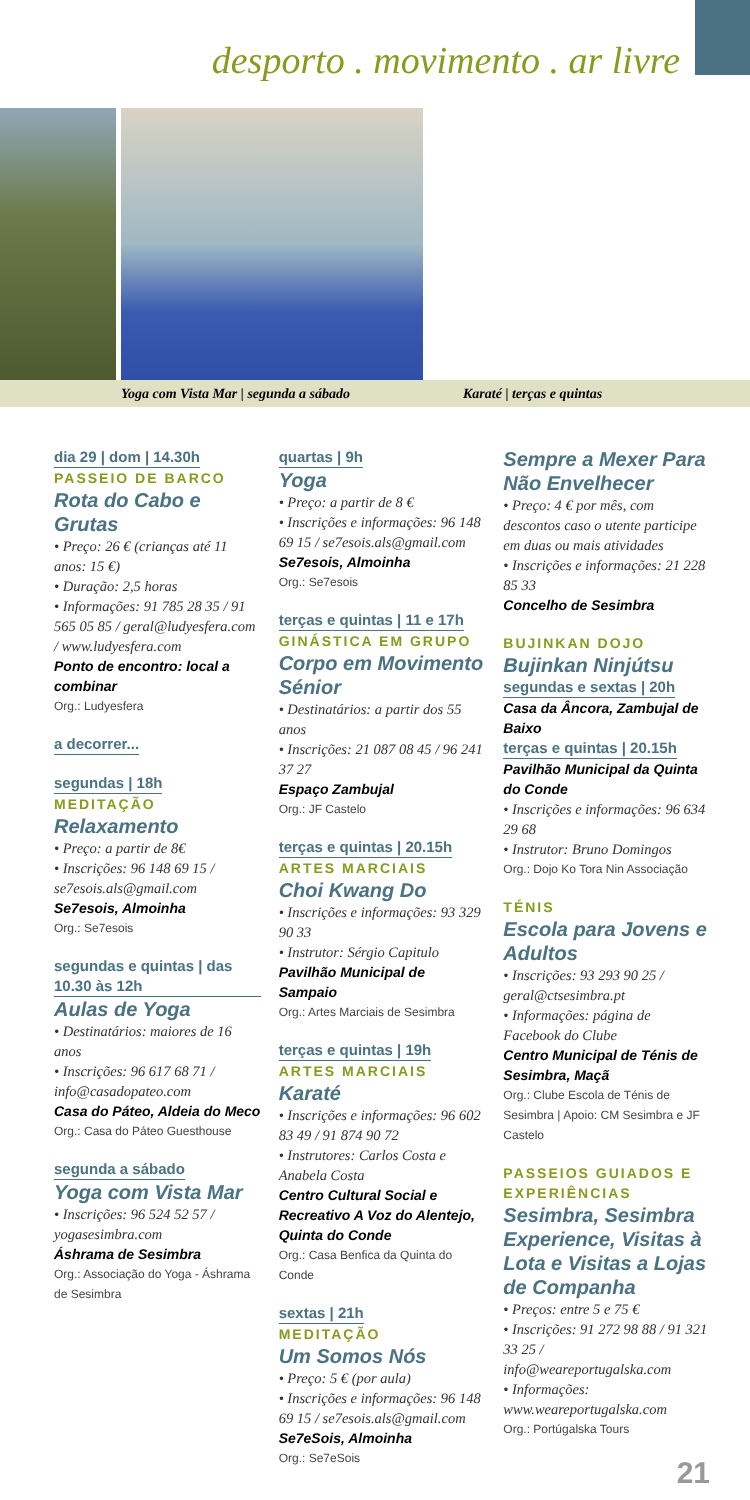desporto . movimento . ar livre
Yoga com Vista Mar | segunda a sábado Karaté | terças e quintas
dia 29 | dom | 14.30h
PASSEIO DE BARCO
Rota do Cabo e Grutas
• Preço: 26 € (crianças até 11 anos: 15 €)
• Duração: 2,5 horas
• Informações: 91 785 28 35 / 91 565 05 85 / geral@ludyesfera.com / www.ludyesfera.com
Ponto de encontro: local a combinar
Org.: Ludyesfera
a decorrer... segundas | 18h
MEDITAÇÃO
Relaxamento
• Preço: a partir de 8€
• Inscrições: 96 148 69 15 / se7esois.als@gmail.com
Se7esois, Almoinha
Org.: Se7esois
segundas e quintas | das 10.30 às 12h
Aulas de Yoga
• Destinatários: maiores de 16 anos
• Inscrições: 96 617 68 71 / info@casadopateo.com
Casa do Páteo, Aldeia do Meco
Org.: Casa do Páteo Guesthouse
segunda a sábado
Yoga com Vista Mar
• Inscrições: 96 524 52 57 / yogasesimbra.com
Áshrama de Sesimbra
Org.: Associação do Yoga - Áshrama de Sesimbra
quartas | 9h
Yoga
• Preço: a partir de 8 €
• Inscrições e informações: 96 148 69 15 / se7esois.als@gmail.com
Se7esois, Almoinha
Org.: Se7esois
terças e quintas | 11 e 17h
GINÁSTICA EM GRUPO
Corpo em Movimento Sénior
• Destinatários: a partir dos 55 anos
• Inscrições: 21 087 08 45 / 96 241 37 27
Espaço Zambujal
Org.: JF Castelo
terças e quintas | 20.15h
ARTES MARCIAIS
Choi Kwang Do
• Inscrições e informações: 93 329 90 33
• Instrutor: Sérgio Capitulo
Pavilhão Municipal de Sampaio
Org.: Artes Marciais de Sesimbra
terças e quintas | 19h
ARTES MARCIAIS
Karaté
• Inscrições e informações: 96 602 83 49 / 91 874 90 72
• Instrutores: Carlos Costa e Anabela Costa
Centro Cultural Social e Recreativo A Voz do Alentejo, Quinta do Conde
Org.: Casa Benfica da Quinta do Conde
sextas | 21h
MEDITAÇÃO
Um Somos Nós
• Preço: 5 € (por aula)
• Inscrições e informações: 96 148 69 15 / se7esois.als@gmail.com
Se7eSois, Almoinha
Org.: Se7eSois
Sempre a Mexer Para Não Envelhecer
• Preço: 4 € por mês, com descontos caso o utente participe em duas ou mais atividades
• Inscrições e informações: 21 228 85 33
Concelho de Sesimbra
BUJINKAN DOJO
Bujinkan Ninjútsu
segundas e sextas | 20h
Casa da Âncora, Zambujal de Baixo
terças e quintas | 20.15h
Pavilhão Municipal da Quinta do Conde
• Inscrições e informações: 96 634 29 68
• Instrutor: Bruno Domingos
Org.: Dojo Ko Tora Nin Associação
TÉNIS
Escola para Jovens e Adultos
• Inscrições: 93 293 90 25 / geral@ctsesimbra.pt
• Informações: página de Facebook do Clube
Centro Municipal de Ténis de Sesimbra, Maçã
Org.: Clube Escola de Ténis de Sesimbra | Apoio: CM Sesimbra e JF Castelo
PASSEIOS GUIADOS E EXPERIÊNCIAS
Sesimbra, Sesimbra Experience, Visitas à Lota e Visitas a Lojas de Companha
• Preços: entre 5 e 75 €
• Inscrições: 91 272 98 88 / 91 321 33 25 / info@weareportugalska.com
• Informações: www.weareportugalska.com
Org.: Portúgalska Tours
21